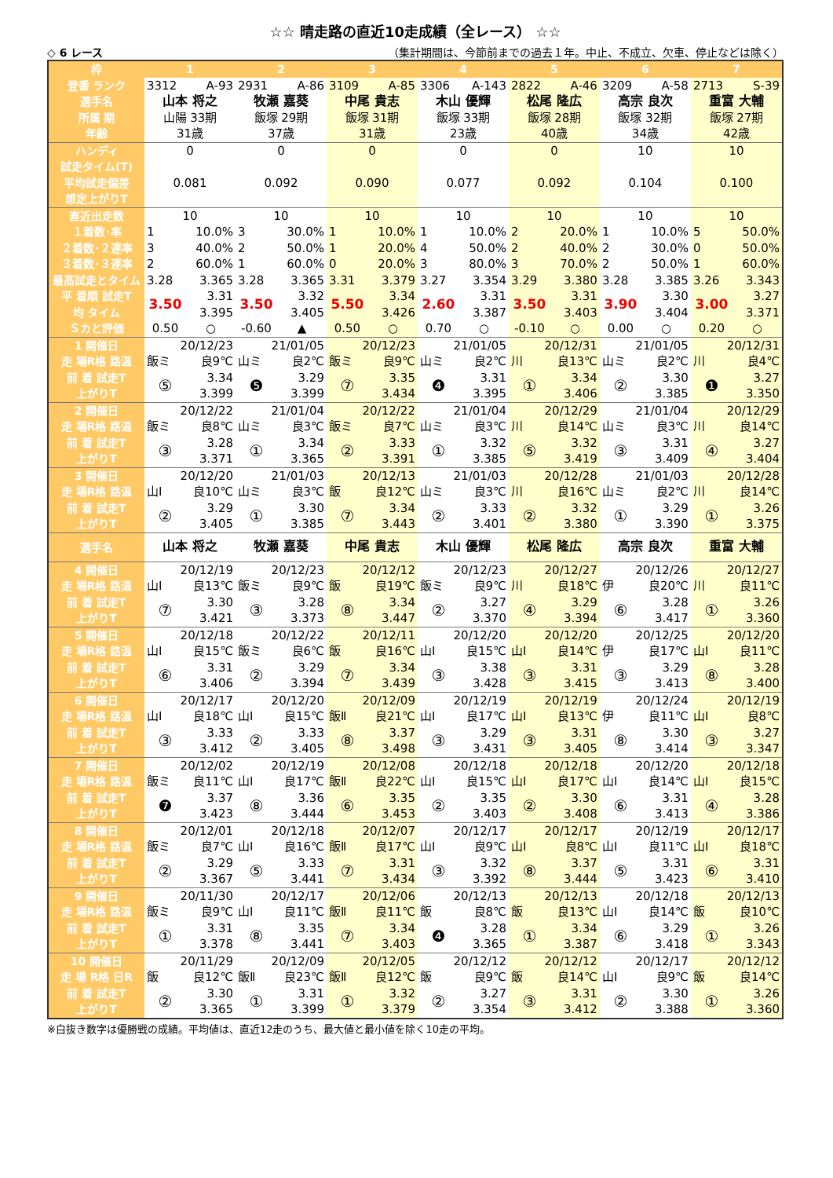☆☆ 晴走路の直近10走成績（全レース） ☆☆
◇ 6 レース （集計期間は、今節前までの過去１年。中止、不成立、欠車、停止などは除く）
| 枠 | 1 | | 2 | | 3 | | 4 | | 5 | | 6 | | 7 | |
| --- | --- | --- | --- | --- | --- | --- | --- | --- | --- | --- | --- | --- | --- | --- |
| 登番 ランク | 3312 | A-93 | 2931 | A-86 | 3109 | A-85 | 3306 | A-143 | 2822 | A-46 | 3209 | A-58 | 2713 | S-39 |
| 選手名 | 山本 将之 | | 牧瀬 嘉葵 | | 中尾 貴志 | | 木山 優輝 | | 松尾 隆広 | | 高宗 良次 | | 重富 大輔 | |
| 所属 期 | 山陽 33期 | | 飯塚 29期 | | 飯塚 31期 | | 飯塚 33期 | | 飯塚 28期 | | 飯塚 32期 | | 飯塚 27期 | |
| 年齢 | 31歳 | | 37歳 | | 31歳 | | 23歳 | | 40歳 | | 34歳 | | 42歳 | |
| ハンディ | 0 | | 0 | | 0 | | 0 | | 0 | | 10 | | 10 | |
| 試走タイム(T) | | | | | | | | | | | | | | |
| 平均試走偏差 | 0.081 | | 0.092 | | 0.090 | | 0.077 | | 0.092 | | 0.104 | | 0.100 | |
| 想定上がりT | | | | | | | | | | | | | | |
| 直近出走数 | 10 | | 10 | | 10 | | 10 | | 10 | | 10 | | 10 | |
| １着数･率 | 1 | 10.0% | 3 | 30.0% | 1 | 10.0% | 1 | 10.0% | 2 | 20.0% | 1 | 10.0% | 5 | 50.0% |
| ２着数･２連率 | 3 | 40.0% | 2 | 50.0% | 1 | 20.0% | 4 | 50.0% | 2 | 40.0% | 2 | 30.0% | 0 | 50.0% |
| ３着数･３連率 | 2 | 60.0% | 1 | 60.0% | 0 | 20.0% | 3 | 80.0% | 3 | 70.0% | 2 | 50.0% | 1 | 60.0% |
| 最高試走とタイム | 3.28 | 3.365 | 3.28 | 3.365 | 3.31 | 3.379 | 3.27 | 3.354 | 3.29 | 3.380 | 3.28 | 3.385 | 3.26 | 3.343 |
| 平 着順 試走T | 3.50 | 3.31 | 3.50 | 3.32 | 5.50 | 3.34 | 2.60 | 3.31 | 3.50 | 3.31 | 3.90 | 3.30 | 3.00 | 3.27 |
| 均 タイム | | 3.395 | | 3.405 | | 3.426 | | 3.387 | | 3.403 | | 3.404 | | 3.371 |
| Ｓカと評価 | 0.50 | ○ | -0.60 | ▲ | 0.50 | ○ | 0.70 | ○ | -0.10 | ○ | 0.00 | ○ | 0.20 | ○ |
| 1 開催日 | 20/12/23 | | 21/01/05 | | 20/12/23 | | 21/01/05 | | 20/12/31 | | 21/01/05 | | 20/12/31 | |
| 走 場R格 路温 | 飯ミ | 良9℃ | 山ミ | 良2℃ | 飯ミ | 良9℃ | 山ミ | 良2℃ | 川 | 良13℃ | 山ミ | 良2℃ | 川 | 良4℃ |
| 前 着 試走T | ⑤ | 3.34 | ❺ | 3.29 | ⑦ | 3.35 | ❹ | 3.31 | ① | 3.34 | ② | 3.30 | ❶ | 3.27 |
| 上がりT | | 3.399 | | 3.399 | | 3.434 | | 3.395 | | 3.406 | | 3.385 | | 3.350 |
| 2 開催日 | 20/12/22 | | 21/01/04 | | 20/12/22 | | 21/01/04 | | 20/12/29 | | 21/01/04 | | 20/12/29 | |
| 走 場R格 路温 | 飯ミ | 良8℃ | 山ミ | 良3℃ | 飯ミ | 良7℃ | 山ミ | 良3℃ | 川 | 良14℃ | 山ミ | 良3℃ | 川 | 良14℃ |
| 前 着 試走T | ③ | 3.28 | ① | 3.34 | ② | 3.33 | ① | 3.32 | ⑤ | 3.32 | ③ | 3.31 | ④ | 3.27 |
| 上がりT | | 3.371 | | 3.365 | | 3.391 | | 3.385 | | 3.419 | | 3.409 | | 3.404 |
| 3 開催日 | 20/12/20 | | 21/01/03 | | 20/12/13 | | 21/01/03 | | 20/12/28 | | 21/01/03 | | 20/12/28 | |
| 走 場R格 路温 | 山Ⅰ | 良10℃ | 山ミ | 良3℃ | 飯 | 良12℃ | 山ミ | 良3℃ | 川 | 良16℃ | 山ミ | 良2℃ | 川 | 良14℃ |
| 前 着 試走T | ② | 3.29 | ① | 3.30 | ⑦ | 3.34 | ② | 3.33 | ② | 3.32 | ① | 3.29 | ① | 3.26 |
| 上がりT | | 3.405 | | 3.385 | | 3.443 | | 3.401 | | 3.380 | | 3.390 | | 3.375 |
| 選手名 | 山本 将之 | | 牧瀬 嘉葵 | | 中尾 貴志 | | 木山 優輝 | | 松尾 隆広 | | 高宗 良次 | | 重富 大輔 | |
| 4 開催日 | 20/12/19 | | 20/12/23 | | 20/12/12 | | 20/12/23 | | 20/12/27 | | 20/12/26 | | 20/12/27 | |
| 走 場R格 路温 | 山Ⅰ | 良13℃ | 飯ミ | 良9℃ | 飯 | 良19℃ | 飯ミ | 良9℃ | 川 | 良18℃ | 伊 | 良20℃ | 川 | 良11℃ |
| 前 着 試走T | ⑦ | 3.30 | ③ | 3.28 | ⑧ | 3.34 | ② | 3.27 | ④ | 3.29 | ⑥ | 3.28 | ① | 3.26 |
| 上がりT | | 3.421 | | 3.373 | | 3.447 | | 3.370 | | 3.394 | | 3.417 | | 3.360 |
| 5 開催日 | 20/12/18 | | 20/12/22 | | 20/12/11 | | 20/12/20 | | 20/12/20 | | 20/12/25 | | 20/12/20 | |
| 走 場R格 路温 | 山Ⅰ | 良15℃ | 飯ミ | 良6℃ | 飯 | 良16℃ | 山Ⅰ | 良15℃ | 山Ⅰ | 良14℃ | 伊 | 良17℃ | 山Ⅰ | 良11℃ |
| 前 着 試走T | ⑥ | 3.31 | ② | 3.29 | ⑦ | 3.34 | ③ | 3.38 | ③ | 3.31 | ③ | 3.29 | ⑧ | 3.28 |
| 上がりT | | 3.406 | | 3.394 | | 3.439 | | 3.428 | | 3.415 | | 3.413 | | 3.400 |
| 6 開催日 | 20/12/17 | | 20/12/20 | | 20/12/09 | | 20/12/19 | | 20/12/19 | | 20/12/24 | | 20/12/19 | |
| 走 場R格 路温 | 山Ⅰ | 良18℃ | 山Ⅰ | 良15℃ | 飯Ⅱ | 良21℃ | 山Ⅰ | 良17℃ | 山Ⅰ | 良13℃ | 伊 | 良11℃ | 山Ⅰ | 良8℃ |
| 前 着 試走T | ③ | 3.33 | ② | 3.33 | ⑧ | 3.37 | ③ | 3.29 | ③ | 3.31 | ⑧ | 3.30 | ③ | 3.27 |
| 上がりT | | 3.412 | | 3.405 | | 3.498 | | 3.431 | | 3.405 | | 3.414 | | 3.347 |
| 7 開催日 | 20/12/02 | | 20/12/19 | | 20/12/08 | | 20/12/18 | | 20/12/18 | | 20/12/20 | | 20/12/18 | |
| 走 場R格 路温 | 飯ミ | 良11℃ | 山Ⅰ | 良17℃ | 飯Ⅱ | 良22℃ | 山Ⅰ | 良15℃ | 山Ⅰ | 良17℃ | 山Ⅰ | 良14℃ | 山Ⅰ | 良15℃ |
| 前 着 試走T | ❼ | 3.37 | ⑧ | 3.36 | ⑥ | 3.35 | ② | 3.35 | ② | 3.30 | ⑥ | 3.31 | ④ | 3.28 |
| 上がりT | | 3.423 | | 3.444 | | 3.453 | | 3.403 | | 3.408 | | 3.413 | | 3.386 |
| 8 開催日 | 20/12/01 | | 20/12/18 | | 20/12/07 | | 20/12/17 | | 20/12/17 | | 20/12/19 | | 20/12/17 | |
| 走 場R格 路温 | 飯ミ | 良7℃ | 山Ⅰ | 良16℃ | 飯Ⅱ | 良17℃ | 山Ⅰ | 良9℃ | 山Ⅰ | 良8℃ | 山Ⅰ | 良11℃ | 山Ⅰ | 良18℃ |
| 前 着 試走T | ② | 3.29 | ⑤ | 3.33 | ⑦ | 3.31 | ③ | 3.32 | ⑧ | 3.37 | ⑤ | 3.31 | ⑥ | 3.31 |
| 上がりT | | 3.367 | | 3.441 | | 3.434 | | 3.392 | | 3.444 | | 3.423 | | 3.410 |
| 9 開催日 | 20/11/30 | | 20/12/17 | | 20/12/06 | | 20/12/13 | | 20/12/13 | | 20/12/18 | | 20/12/13 | |
| 走 場R格 路温 | 飯ミ | 良9℃ | 山Ⅰ | 良11℃ | 飯Ⅱ | 良11℃ | 飯 | 良8℃ | 飯 | 良13℃ | 山Ⅰ | 良14℃ | 飯 | 良10℃ |
| 前 着 試走T | ① | 3.31 | ⑧ | 3.35 | ⑦ | 3.34 | ❹ | 3.28 | ① | 3.34 | ⑥ | 3.29 | ① | 3.26 |
| 上がりT | | 3.378 | | 3.441 | | 3.403 | | 3.365 | | 3.387 | | 3.418 | | 3.343 |
| 10 開催日 | 20/11/29 | | 20/12/09 | | 20/12/05 | | 20/12/12 | | 20/12/12 | | 20/12/17 | | 20/12/12 | |
| 走 場 R格 日R | 飯 | 良12℃ | 飯Ⅱ | 良23℃ | 飯Ⅱ | 良12℃ | 飯 | 良9℃ | 飯 | 良14℃ | 山Ⅰ | 良9℃ | 飯 | 良14℃ |
| 前 着 試走T | ② | 3.30 | ① | 3.31 | ① | 3.32 | ② | 3.27 | ③ | 3.31 | ② | 3.30 | ① | 3.26 |
| 上がりT | | 3.365 | | 3.399 | | 3.379 | | 3.354 | | 3.412 | | 3.388 | | 3.360 |
※白抜き数字は優勝戦の成績。平均値は、直近12走のうち、最大値と最小値を除く10走の平均。